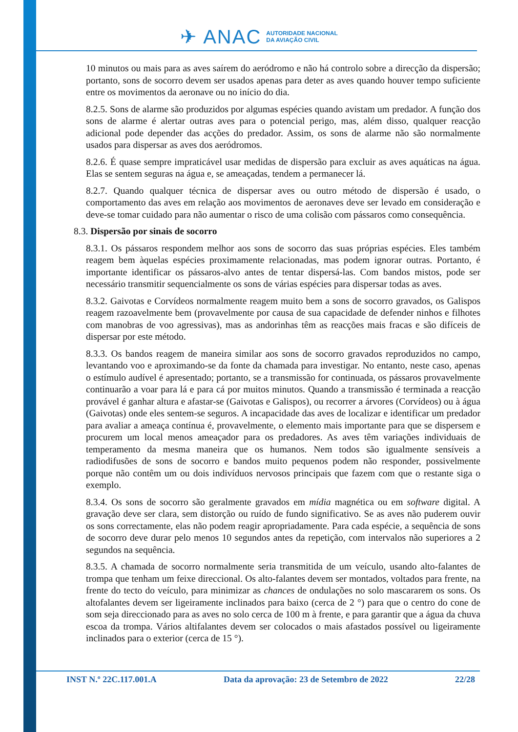✈ ANAC AUTORIDADE NACIONAL
DA AVIAÇÃO CIVIL
10 minutos ou mais para as aves saírem do aeródromo e não há controlo sobre a direcção da dispersão; portanto, sons de socorro devem ser usados apenas para deter as aves quando houver tempo suficiente entre os movimentos da aeronave ou no início do dia.
8.2.5. Sons de alarme são produzidos por algumas espécies quando avistam um predador. A função dos sons de alarme é alertar outras aves para o potencial perigo, mas, além disso, qualquer reacção adicional pode depender das acções do predador. Assim, os sons de alarme não são normalmente usados para dispersar as aves dos aeródromos.
8.2.6. É quase sempre impraticável usar medidas de dispersão para excluir as aves aquáticas na água. Elas se sentem seguras na água e, se ameaçadas, tendem a permanecer lá.
8.2.7. Quando qualquer técnica de dispersar aves ou outro método de dispersão é usado, o comportamento das aves em relação aos movimentos de aeronaves deve ser levado em consideração e deve-se tomar cuidado para não aumentar o risco de uma colisão com pássaros como consequência.
8.3. Dispersão por sinais de socorro
8.3.1. Os pássaros respondem melhor aos sons de socorro das suas próprias espécies. Eles também reagem bem àquelas espécies proximamente relacionadas, mas podem ignorar outras. Portanto, é importante identificar os pássaros-alvo antes de tentar dispersá-las. Com bandos mistos, pode ser necessário transmitir sequencialmente os sons de várias espécies para dispersar todas as aves.
8.3.2. Gaivotas e Corvídeos normalmente reagem muito bem a sons de socorro gravados, os Galispos reagem razoavelmente bem (provavelmente por causa de sua capacidade de defender ninhos e filhotes com manobras de voo agressivas), mas as andorinhas têm as reacções mais fracas e são difíceis de dispersar por este método.
8.3.3. Os bandos reagem de maneira similar aos sons de socorro gravados reproduzidos no campo, levantando voo e aproximando-se da fonte da chamada para investigar. No entanto, neste caso, apenas o estímulo audível é apresentado; portanto, se a transmissão for continuada, os pássaros provavelmente continuarão a voar para lá e para cá por muitos minutos. Quando a transmissão é terminada a reacção provável é ganhar altura e afastar-se (Gaivotas e Galispos), ou recorrer a árvores (Corvídeos) ou à água (Gaivotas) onde eles sentem-se seguros. A incapacidade das aves de localizar e identificar um predador para avaliar a ameaça contínua é, provavelmente, o elemento mais importante para que se dispersem e procurem um local menos ameaçador para os predadores. As aves têm variações individuais de temperamento da mesma maneira que os humanos. Nem todos são igualmente sensíveis a radiodifusões de sons de socorro e bandos muito pequenos podem não responder, possivelmente porque não contêm um ou dois indivíduos nervosos principais que fazem com que o restante siga o exemplo.
8.3.4. Os sons de socorro são geralmente gravados em mídia magnética ou em software digital. A gravação deve ser clara, sem distorção ou ruído de fundo significativo. Se as aves não puderem ouvir os sons correctamente, elas não podem reagir apropriadamente. Para cada espécie, a sequência de sons de socorro deve durar pelo menos 10 segundos antes da repetição, com intervalos não superiores a 2 segundos na sequência.
8.3.5. A chamada de socorro normalmente seria transmitida de um veículo, usando alto-falantes de trompa que tenham um feixe direccional. Os alto-falantes devem ser montados, voltados para frente, na frente do tecto do veículo, para minimizar as chances de ondulações no solo mascararem os sons. Os altofalantes devem ser ligeiramente inclinados para baixo (cerca de 2 °) para que o centro do cone de som seja direccionado para as aves no solo cerca de 100 m à frente, e para garantir que a água da chuva escoa da trompa. Vários altifalantes devem ser colocados o mais afastados possível ou ligeiramente inclinados para o exterior (cerca de 15 °).
INST N.º 22C.117.001.A Data da aprovação: 23 de Setembro de 2022 22/28